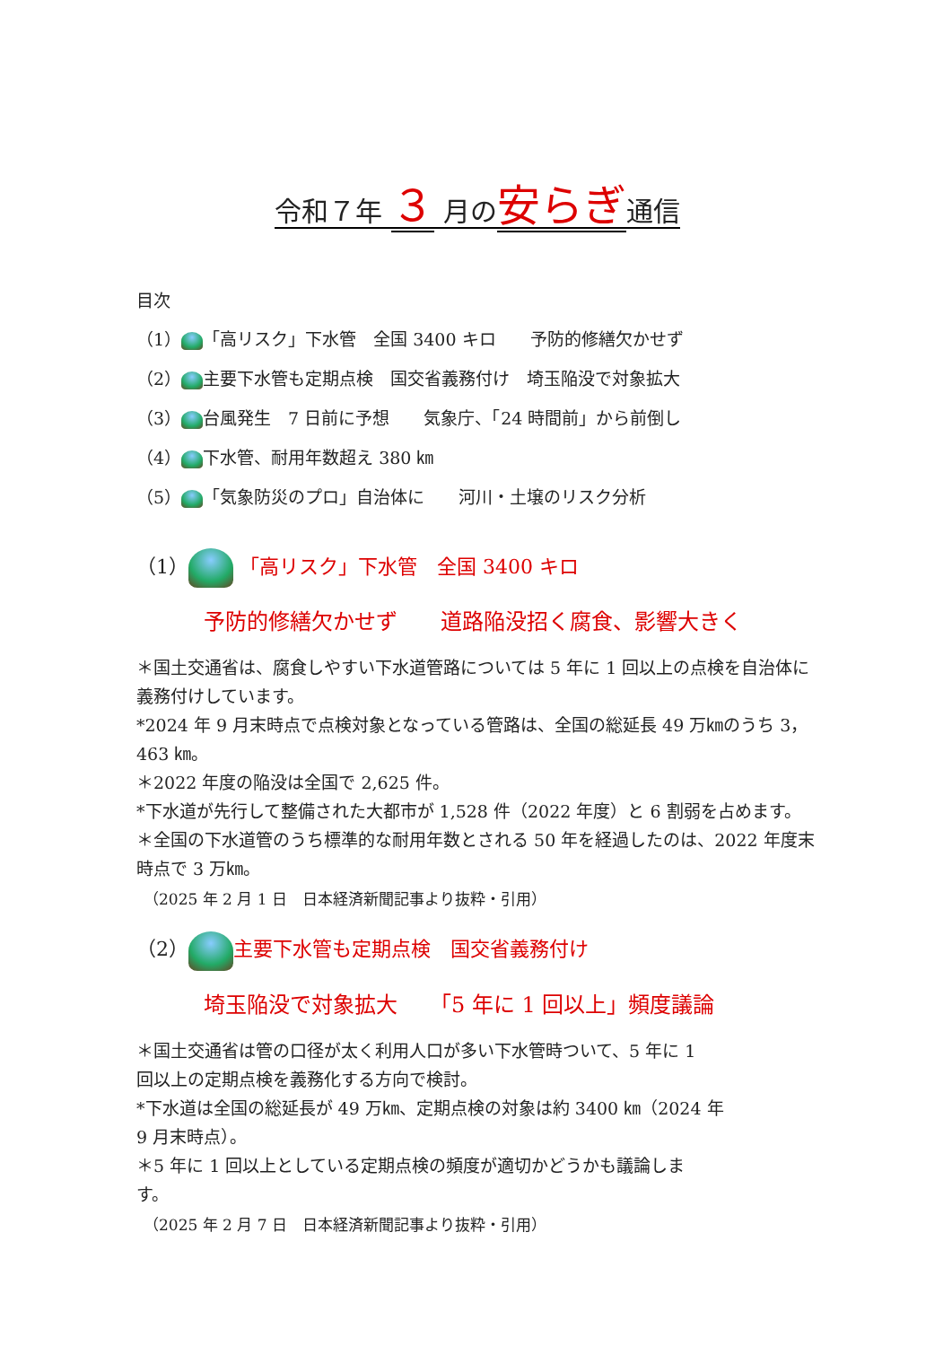令和７年 ３ 月の安らぎ通信
目次
（1） 「高リスク」下水管　全国 3400 キロ　　予防的修繕欠かせず
（2） 主要下水管も定期点検　国交省義務付け　埼玉陥没で対象拡大
（3） 台風発生　7 日前に予想　　気象庁、「24 時間前」から前倒し
（4） 下水管、耐用年数超え 380 ㎞
（5） 「気象防災のプロ」自治体に　　河川・土壌のリスク分析
（1） 「高リスク」下水管　全国 3400 キロ
予防的修繕欠かせず　　道路陥没招く腐食、影響大きく
＊国土交通省は、腐食しやすい下水道管路については 5 年に 1 回以上の点検を自治体に義務付けしています。
*2024 年 9 月末時点で点検対象となっている管路は、全国の総延長 49 万㎞のうち 3，463 ㎞。
＊2022 年度の陥没は全国で 2,625 件。
*下水道が先行して整備された大都市が 1,528 件（2022 年度）と 6 割弱を占めます。
＊全国の下水道管のうち標準的な耐用年数とされる 50 年を経過したのは、2022 年度末時点で 3 万㎞。
（2025 年 2 月 1 日　日本経済新聞記事より抜粋・引用）
（2） 主要下水管も定期点検　国交省義務付け
埼玉陥没で対象拡大　　「5 年に 1 回以上」頻度議論
＊国土交通省は管の口径が太く利用人口が多い下水管時ついて、5 年に 1
回以上の定期点検を義務化する方向で検討。
*下水道は全国の総延長が 49 万㎞、定期点検の対象は約 3400 ㎞（2024 年
9 月末時点）。
＊5 年に 1 回以上としている定期点検の頻度が適切かどうかも議論しま
す。
（2025 年 2 月 7 日　日本経済新聞記事より抜粋・引用）